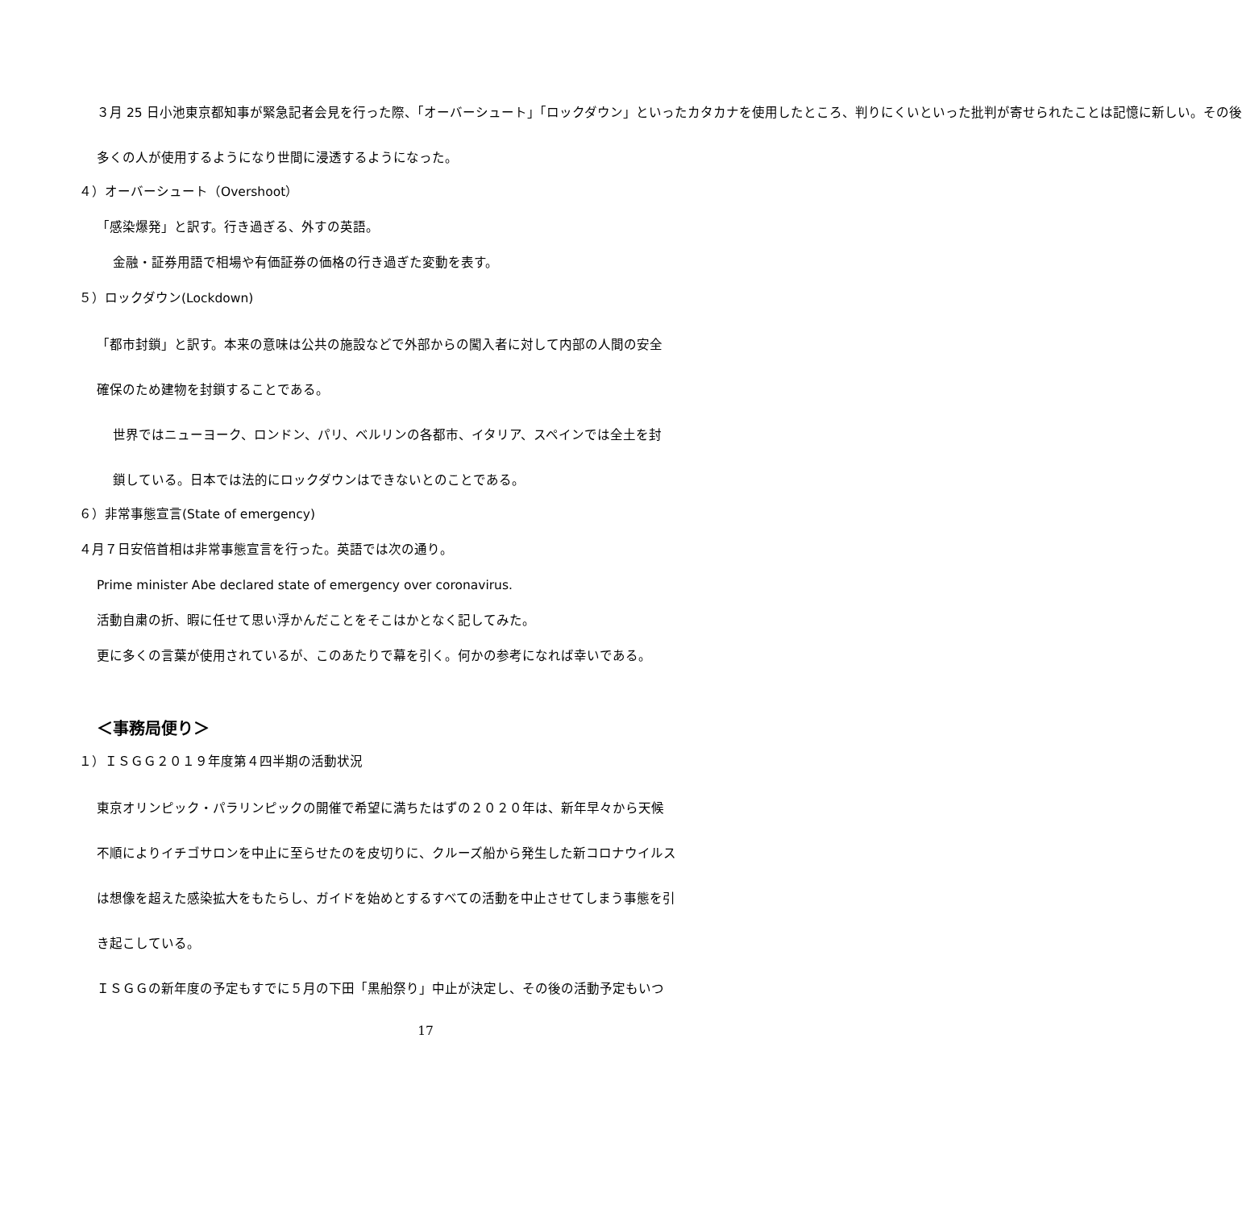３月 25 日小池東京都知事が緊急記者会見を行った際、「オーバーシュート」「ロックダウン」といったカタカナを使用したところ、判りにくいといった批判が寄せられたことは記憶に新しい。その後
多くの人が使用するようになり世間に浸透するようになった。
４）オーバーシュート（Overshoot）
「感染爆発」と訳す。行き過ぎる、外すの英語。
金融・証券用語で相場や有価証券の価格の行き過ぎた変動を表す。
５）ロックダウン(Lockdown)
「都市封鎖」と訳す。本来の意味は公共の施設などで外部からの闖入者に対して内部の人間の安全
確保のため建物を封鎖することである。
世界ではニューヨーク、ロンドン、パリ、ベルリンの各都市、イタリア、スペインでは全土を封
鎖している。日本では法的にロックダウンはできないとのことである。
６）非常事態宣言(State of emergency)
４月７日安倍首相は非常事態宣言を行った。英語では次の通り。
Prime minister Abe declared state of emergency over coronavirus.
活動自粛の折、暇に任せて思い浮かんだことをそこはかとなく記してみた。
更に多くの言葉が使用されているが、このあたりで幕を引く。何かの参考になれば幸いである。
＜事務局便り＞
１）ＩＳＧＧ２０１９年度第４四半期の活動状況
東京オリンピック・パラリンピックの開催で希望に満ちたはずの２０２０年は、新年早々から天候
不順によりイチゴサロンを中止に至らせたのを皮切りに、クルーズ船から発生した新コロナウイルス
は想像を超えた感染拡大をもたらし、ガイドを始めとするすべての活動を中止させてしまう事態を引
き起こしている。
ＩＳＧＧの新年度の予定もすでに５月の下田「黒船祭り」中止が決定し、その後の活動予定もいつ
17